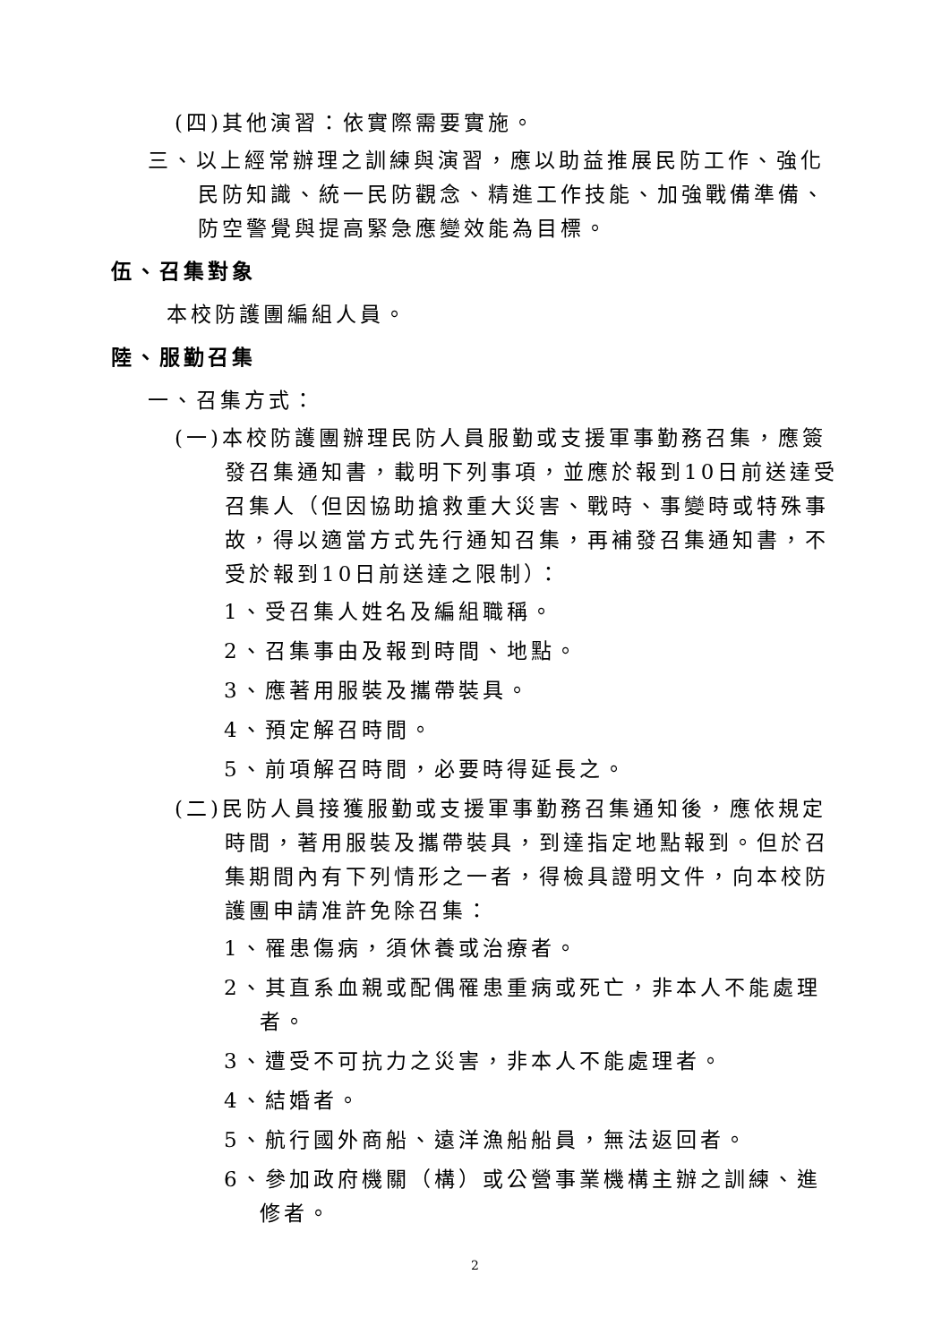(四)其他演習：依實際需要實施。
三、以上經常辦理之訓練與演習，應以助益推展民防工作、強化民防知識、統一民防觀念、精進工作技能、加強戰備準備、防空警覺與提高緊急應變效能為目標。
伍、召集對象
本校防護團編組人員。
陸、服勤召集
一、召集方式：
(一)本校防護團辦理民防人員服勤或支援軍事勤務召集，應簽發召集通知書，載明下列事項，並應於報到10日前送達受召集人（但因協助搶救重大災害、戰時、事變時或特殊事故，得以適當方式先行通知召集，再補發召集通知書，不受於報到10日前送達之限制）：
1、受召集人姓名及編組職稱。
2、召集事由及報到時間、地點。
3、應著用服裝及攜帶裝具。
4、預定解召時間。
5、前項解召時間，必要時得延長之。
(二)民防人員接獲服勤或支援軍事勤務召集通知後，應依規定時間，著用服裝及攜帶裝具，到達指定地點報到。但於召集期間內有下列情形之一者，得檢具證明文件，向本校防護團申請准許免除召集：
1、罹患傷病，須休養或治療者。
2、其直系血親或配偶罹患重病或死亡，非本人不能處理者。
3、遭受不可抗力之災害，非本人不能處理者。
4、結婚者。
5、航行國外商船、遠洋漁船船員，無法返回者。
6、參加政府機關（構）或公營事業機構主辦之訓練、進修者。
2